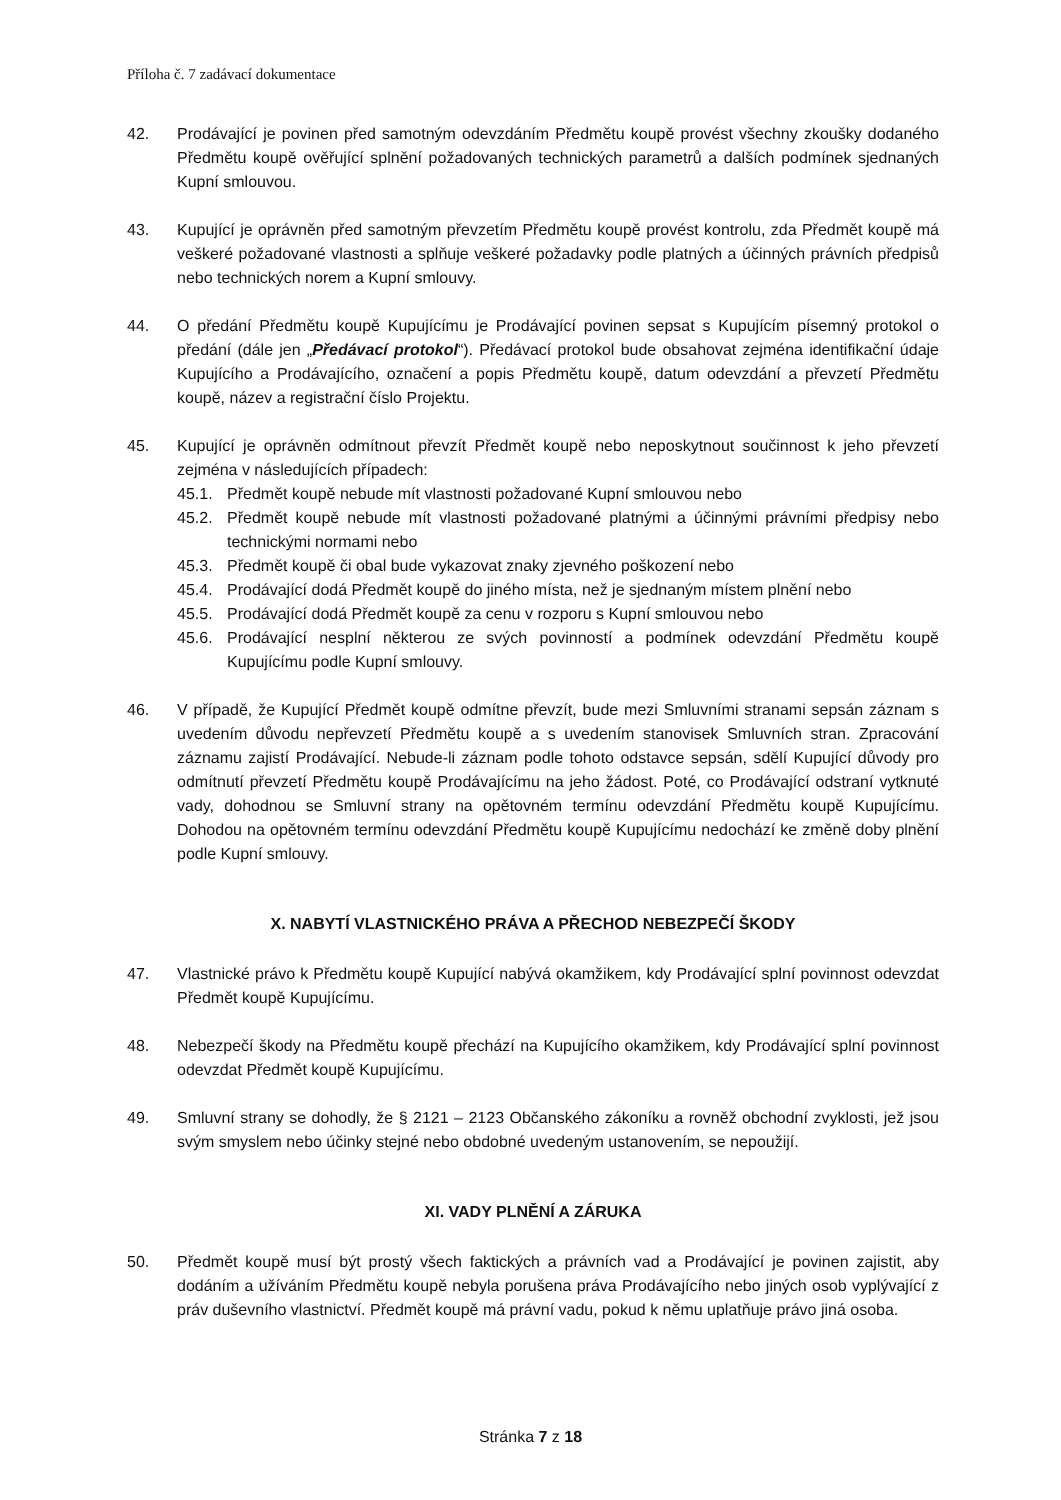Příloha č. 7 zadávací dokumentace
42. Prodávající je povinen před samotným odevzdáním Předmětu koupě provést všechny zkoušky dodaného Předmětu koupě ověřující splnění požadovaných technických parametrů a dalších podmínek sjednaných Kupní smlouvou.
43. Kupující je oprávněn před samotným převzetím Předmětu koupě provést kontrolu, zda Předmět koupě má veškeré požadované vlastnosti a splňuje veškeré požadavky podle platných a účinných právních předpisů nebo technických norem a Kupní smlouvy.
44. O předání Předmětu koupě Kupujícímu je Prodávající povinen sepsat s Kupujícím písemný protokol o předání (dále jen „Předávací protokol“). Předávací protokol bude obsahovat zejména identifikační údaje Kupujícího a Prodávajícího, označení a popis Předmětu koupě, datum odevzdání a převzetí Předmětu koupě, název a registrační číslo Projektu.
45. Kupující je oprávněn odmítnout převzít Předmět koupě nebo neposkytnout součinnost k jeho převzetí zejména v následujících případech:
45.1. Předmět koupě nebude mít vlastnosti požadované Kupní smlouvou nebo
45.2. Předmět koupě nebude mít vlastnosti požadované platnými a účinnými právními předpisy nebo technickými normami nebo
45.3. Předmět koupě či obal bude vykazovat znaky zjevného poškození nebo
45.4. Prodávající dodá Předmět koupě do jiného místa, než je sjednaným místem plnění nebo
45.5. Prodávající dodá Předmět koupě za cenu v rozporu s Kupní smlouvou nebo
45.6. Prodávající nesplní některou ze svých povinností a podmínek odevzdání Předmětu koupě Kupujícímu podle Kupní smlouvy.
46. V případě, že Kupující Předmět koupě odmítne převzít, bude mezi Smluvními stranami sepsán záznam s uvedením důvodu nepřevzetí Předmětu koupě a s uvedením stanovisek Smluvních stran. Zpracování záznamu zajistí Prodávající. Nebude-li záznam podle tohoto odstavce sepsán, sdělí Kupující důvody pro odmítnutí převzetí Předmětu koupě Prodávajícímu na jeho žádost. Poté, co Prodávající odstraní vytknuté vady, dohodnou se Smluvní strany na opětovném termínu odevzdání Předmětu koupě Kupujícímu. Dohodou na opětovném termínu odevzdání Předmětu koupě Kupujícímu nedochází ke změně doby plnění podle Kupní smlouvy.
X. NABYTÍ VLASTNICKÉHO PRÁVA A PŘECHOD NEBEZPEČÍ ŠKODY
47. Vlastnické právo k Předmětu koupě Kupující nabývá okamžikem, kdy Prodávající splní povinnost odevzdat Předmět koupě Kupujícímu.
48. Nebezpečí škody na Předmětu koupě přechází na Kupujícího okamžikem, kdy Prodávající splní povinnost odevzdat Předmět koupě Kupujícímu.
49. Smluvní strany se dohodly, že § 2121 – 2123 Občanského zákoníku a rovněž obchodní zvyklosti, jež jsou svým smyslem nebo účinky stejné nebo obdobné uvedeným ustanovením, se nepoužijí.
XI. VADY PLNĚNÍ A ZÁRUKA
50. Předmět koupě musí být prostý všech faktických a právních vad a Prodávající je povinen zajistit, aby dodáním a užíváním Předmětu koupě nebyla porušena práva Prodávajícího nebo jiných osob vyplývající z práv duševního vlastnictví. Předmět koupě má právní vadu, pokud k němu uplatňuje právo jiná osoba.
Stránka 7 z 18